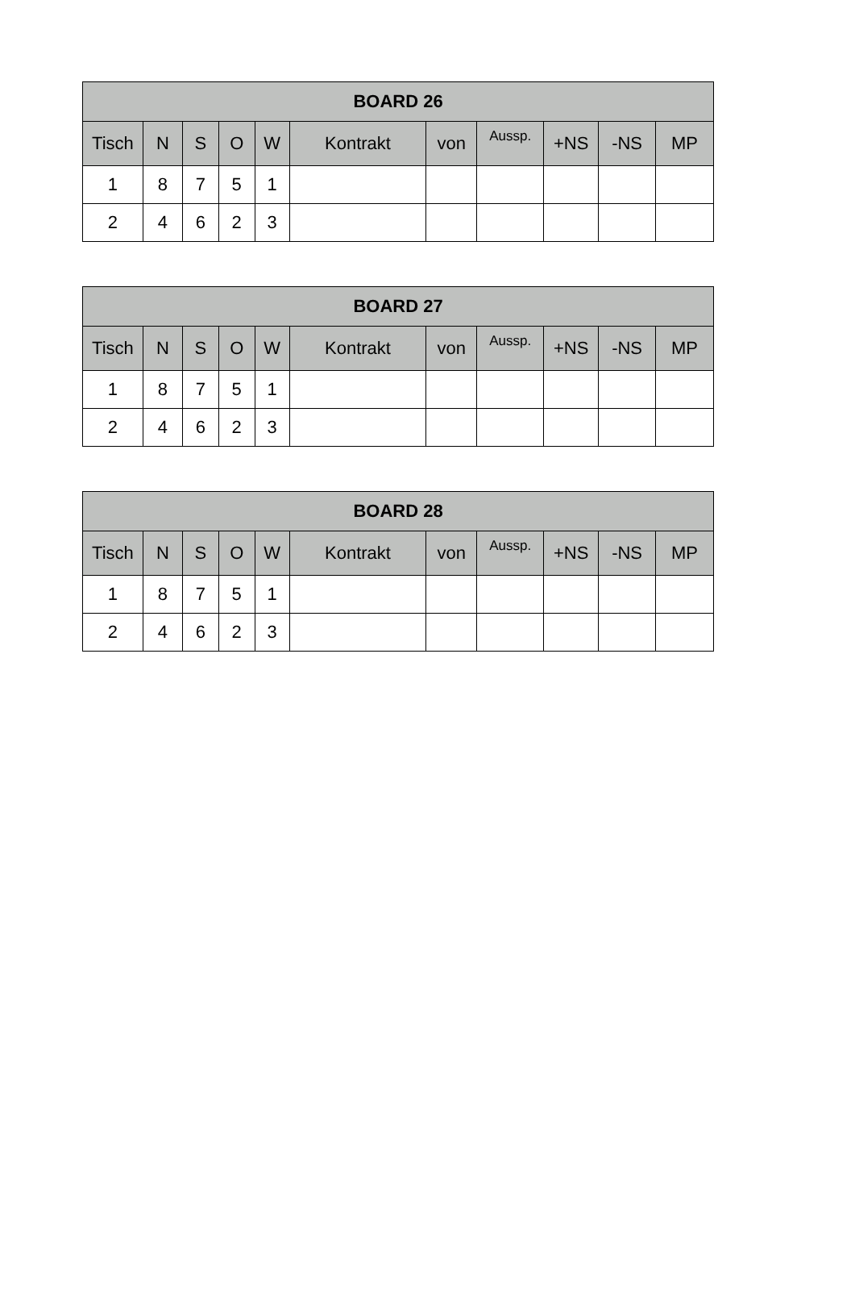| BOARD 26 | | | | | | | | | | |
| --- | --- | --- | --- | --- | --- | --- | --- | --- | --- | --- |
| Tisch | N | S | O | W | Kontrakt | von | Aussp. | +NS | -NS | MP |
| 1 | 8 | 7 | 5 | 1 | | | | | | |
| 2 | 4 | 6 | 2 | 3 | | | | | | |
| BOARD 27 | | | | | | | | | | |
| --- | --- | --- | --- | --- | --- | --- | --- | --- | --- | --- |
| Tisch | N | S | O | W | Kontrakt | von | Aussp. | +NS | -NS | MP |
| 1 | 8 | 7 | 5 | 1 | | | | | | |
| 2 | 4 | 6 | 2 | 3 | | | | | | |
| BOARD 28 | | | | | | | | | | |
| --- | --- | --- | --- | --- | --- | --- | --- | --- | --- | --- |
| Tisch | N | S | O | W | Kontrakt | von | Aussp. | +NS | -NS | MP |
| 1 | 8 | 7 | 5 | 1 | | | | | | |
| 2 | 4 | 6 | 2 | 3 | | | | | | |